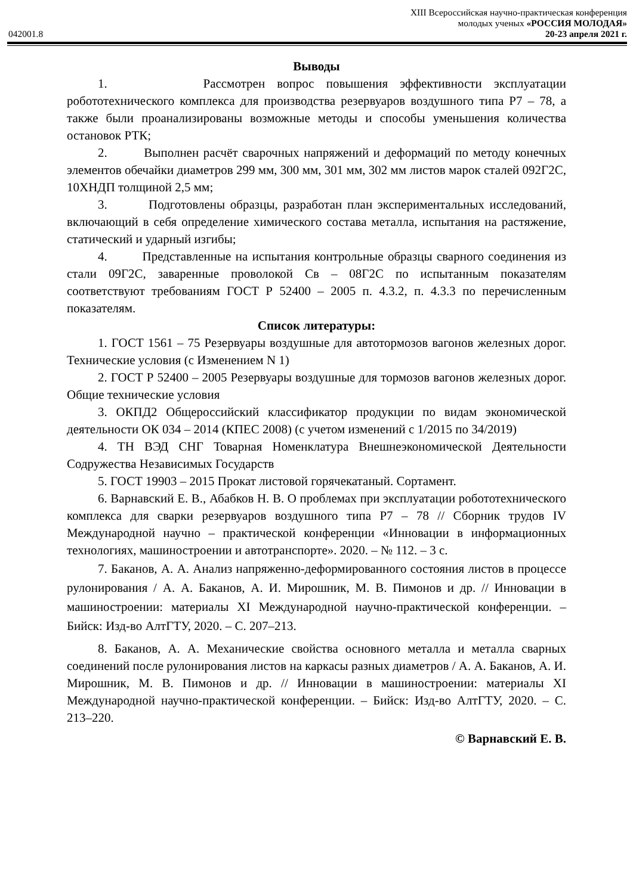XIII Всероссийская научно-практическая конференция
молодых ученых «РОССИЯ МОЛОДАЯ»
042001.8 20-23 апреля 2021 г.
Выводы
1. Рассмотрен вопрос повышения эффективности эксплуатации робототехнического комплекса для производства резервуаров воздушного типа Р7 – 78, а также были проанализированы возможные методы и способы уменьшения количества остановок РТК;
2. Выполнен расчёт сварочных напряжений и деформаций по методу конечных элементов обечайки диаметров 299 мм, 300 мм, 301 мм, 302 мм листов марок сталей 092Г2С, 10ХНДП толщиной 2,5 мм;
3. Подготовлены образцы, разработан план экспериментальных исследований, включающий в себя определение химического состава металла, испытания на растяжение, статический и ударный изгибы;
4. Представленные на испытания контрольные образцы сварного соединения из стали 09Г2С, заваренные проволокой Св – 08Г2С по испытанным показателям соответствуют требованиям ГОСТ Р 52400 – 2005 п. 4.3.2, п. 4.3.3 по перечисленным показателям.
Список литературы:
1. ГОСТ 1561 – 75 Резервуары воздушные для автотормозов вагонов железных дорог. Технические условия (с Изменением N 1)
2. ГОСТ Р 52400 – 2005 Резервуары воздушные для тормозов вагонов железных дорог. Общие технические условия
3. ОКПД2 Общероссийский классификатор продукции по видам экономической деятельности ОК 034 – 2014 (КПЕС 2008) (с учетом изменений с 1/2015 по 34/2019)
4. ТН ВЭД СНГ Товарная Номенклатура Внешнеэкономической Деятельности Содружества Независимых Государств
5. ГОСТ 19903 – 2015 Прокат листовой горячекатаный. Сортамент.
6. Варнавский Е. В., Абабков Н. В. О проблемах при эксплуатации робототехнического комплекса для сварки резервуаров воздушного типа Р7 – 78 // Сборник трудов IV Международной научно – практической конференции «Инновации в информационных технологиях, машиностроении и автотранспорте». 2020. – № 112. – 3 с.
7. Баканов, А. А. Анализ напряженно-деформированного состояния листов в процессе рулонирования / А. А. Баканов, А. И. Мирошник, М. В. Пимонов и др. // Инновации в машиностроении: материалы XI Международной научно-практической конференции. – Бийск: Изд-во АлтГТУ, 2020. – С. 207–213.
8. Баканов, А. А. Механические свойства основного металла и металла сварных соединений после рулонирования листов на каркасы разных диаметров / А. А. Баканов, А. И. Мирошник, М. В. Пимонов и др. // Инновации в машиностроении: материалы XI Международной научно-практической конференции. – Бийск: Изд-во АлтГТУ, 2020. – С. 213–220.
© Варнавский Е. В.